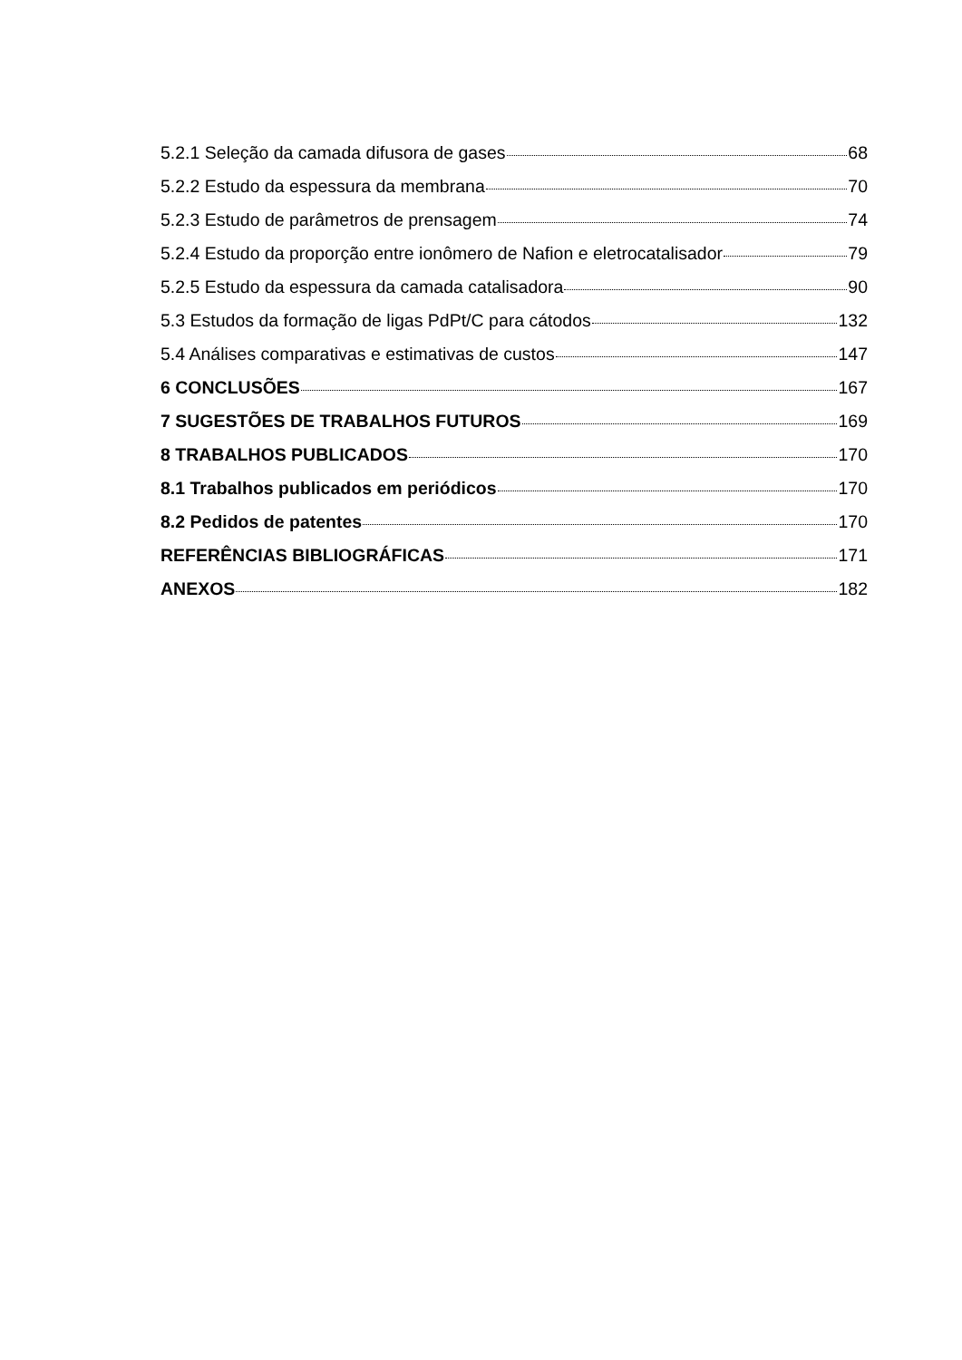5.2.1 Seleção da camada difusora de gases 68
5.2.2 Estudo da espessura da membrana 70
5.2.3 Estudo de parâmetros de prensagem 74
5.2.4 Estudo da proporção entre ionômero de Nafion e eletrocatalisador 79
5.2.5 Estudo da espessura da camada catalisadora 90
5.3 Estudos da formação de ligas PdPt/C para cátodos 132
5.4 Análises comparativas e estimativas de custos 147
6 CONCLUSÕES 167
7 SUGESTÕES DE TRABALHOS FUTUROS 169
8 TRABALHOS PUBLICADOS 170
8.1 Trabalhos publicados em periódicos 170
8.2 Pedidos de patentes 170
REFERÊNCIAS BIBLIOGRÁFICAS 171
ANEXOS 182